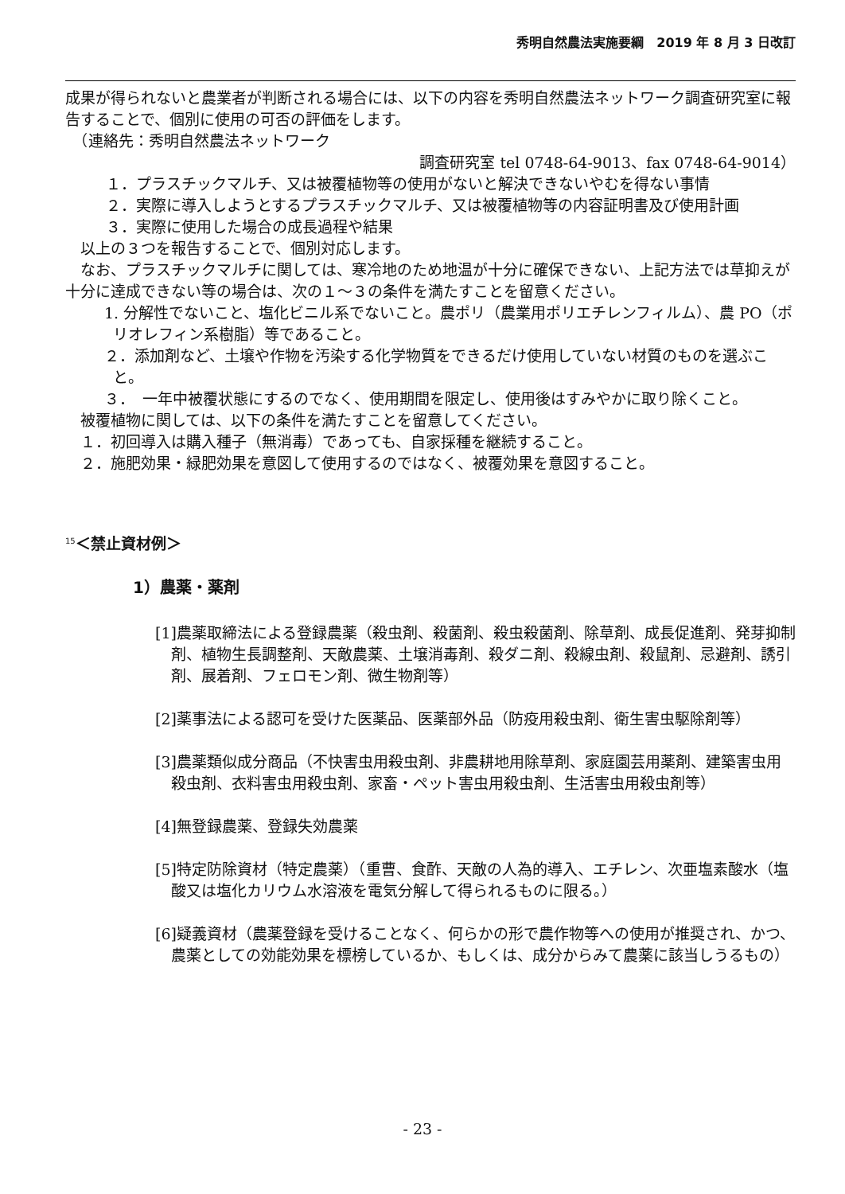秀明自然農法実施要綱　2019 年 8 月 3 日改訂
成果が得られないと農業者が判断される場合には、以下の内容を秀明自然農法ネットワーク調査研究室に報告することで、個別に使用の可否の評価をします。
　（連絡先：秀明自然農法ネットワーク
調査研究室 tel 0748-64-9013、fax 0748-64-9014）
　１．プラスチックマルチ、又は被覆植物等の使用がないと解決できないやむを得ない事情
　２．実際に導入しようとするプラスチックマルチ、又は被覆植物等の内容証明書及び使用計画
　３．実際に使用した場合の成長過程や結果
　以上の３つを報告することで、個別対応します。
　なお、プラスチックマルチに関しては、寒冷地のため地温が十分に確保できない、上記方法では草抑えが十分に達成できない等の場合は、次の１～３の条件を満たすことを留意ください。
　1. 分解性でないこと、塩化ビニル系でないこと。農ポリ（農業用ポリエチレンフィルム）、農 PO（ポリオレフィン系樹脂）等であること。
　２．添加剤など、土壌や作物を汚染する化学物質をできるだけ使用していない材質のものを選ぶこと。
　３．　一年中被覆状態にするのでなく、使用期間を限定し、使用後はすみやかに取り除くこと。
　被覆植物に関しては、以下の条件を満たすことを留意してください。
　１．初回導入は購入種子（無消毒）であっても、自家採種を継続すること。
　２．施肥効果・緑肥効果を意図して使用するのではなく、被覆効果を意図すること。
<sup>15</sup>＜禁止資材例＞
1）農薬・薬剤
[1]農薬取締法による登録農薬（殺虫剤、殺菌剤、殺虫殺菌剤、除草剤、成長促進剤、発芽抑制剤、植物生長調整剤、天敵農薬、土壌消毒剤、殺ダニ剤、殺線虫剤、殺鼠剤、忌避剤、誘引剤、展着剤、フェロモン剤、微生物剤等）
[2]薬事法による認可を受けた医薬品、医薬部外品（防疫用殺虫剤、衛生害虫駆除剤等）
[3]農薬類似成分商品（不快害虫用殺虫剤、非農耕地用除草剤、家庭園芸用薬剤、建築害虫用殺虫剤、衣料害虫用殺虫剤、家畜・ペット害虫用殺虫剤、生活害虫用殺虫剤等）
[4]無登録農薬、登録失効農薬
[5]特定防除資材（特定農薬）（重曹、食酢、天敵の人為的導入、エチレン、次亜塩素酸水（塩酸又は塩化カリウム水溶液を電気分解して得られるものに限る。）
[6]疑義資材（農薬登録を受けることなく、何らかの形で農作物等への使用が推奨され、かつ、農薬としての効能効果を標榜しているか、もしくは、成分からみて農薬に該当しうるもの）
- 23 -